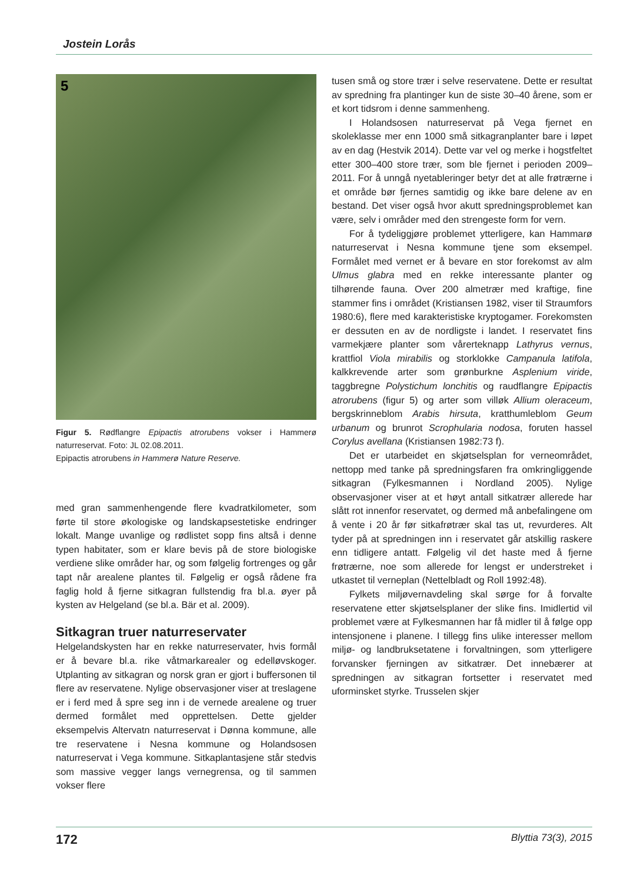Jostein Lorås
5
Figur 5. Rødflangre Epipactis atrorubens vokser i Hammerø naturreservat. Foto: JL 02.08.2011.
Epipactis atrorubens in Hammerø Nature Reserve.
med gran sammenhengende flere kvadratkilometer, som førte til store økologiske og landskapsestetiske endringer lokalt. Mange uvanlige og rødlistet sopp fins altså i denne typen habitater, som er klare bevis på de store biologiske verdiene slike områder har, og som følgelig fortrenges og går tapt når arealene plantes til. Følgelig er også rådene fra faglig hold å fjerne sitkagran fullstendig fra bl.a. øyer på kysten av Helgeland (se bl.a. Bär et al. 2009).
Sitkagran truer naturreservater
Helgelandskysten har en rekke naturreservater, hvis formål er å bevare bl.a. rike våtmarkarealer og edelløvskoger. Utplanting av sitkagran og norsk gran er gjort i buffersonen til flere av reservatene. Nylige observasjoner viser at treslagene er i ferd med å spre seg inn i de vernede arealene og truer dermed formålet med opprettelsen. Dette gjelder eksempelvis Altervatn naturreservat i Dønna kommune, alle tre reservatene i Nesna kommune og Holandsosen naturreservat i Vega kommune. Sitkaplantasjene står stedvis som massive vegger langs vernegrensa, og til sammen vokser flere
tusen små og store trær i selve reservatene. Dette er resultat av spredning fra plantinger kun de siste 30–40 årene, som er et kort tidsrom i denne sammenheng.
I Holandsosen naturreservat på Vega fjernet en skoleklasse mer enn 1000 små sitkagranplanter bare i løpet av en dag (Hestvik 2014). Dette var vel og merke i hogstfeltet etter 300–400 store trær, som ble fjernet i perioden 2009–2011. For å unngå nyetableringer betyr det at alle frøtrærne i et område bør fjernes samtidig og ikke bare delene av en bestand. Det viser også hvor akutt spredningsproblemet kan være, selv i områder med den strengeste form for vern.
For å tydeliggjøre problemet ytterligere, kan Hammarø naturreservat i Nesna kommune tjene som eksempel. Formålet med vernet er å bevare en stor forekomst av alm Ulmus glabra med en rekke interessante planter og tilhørende fauna. Over 200 almetrær med kraftige, fine stammer fins i området (Kristiansen 1982, viser til Straumfors 1980:6), flere med karakteristiske kryptogamer. Forekomsten er dessuten en av de nordligste i landet. I reservatet fins varmekjære planter som vårerteknapp Lathyrus vernus, krattfiol Viola mirabilis og storklokke Campanula latifola, kalkkrevende arter som grønburkne Asplenium viride, taggbregne Polystichum lonchitis og raudflangre Epipactis atrorubens (figur 5) og arter som villøk Allium oleraceum, bergskrinneblom Arabis hirsuta, kratthumleblom Geum urbanum og brunrot Scrophularia nodosa, foruten hassel Corylus avellana (Kristiansen 1982:73 f).
Det er utarbeidet en skjøtselsplan for verneområdet, nettopp med tanke på spredningsfaren fra omkringliggende sitkagran (Fylkesmannen i Nordland 2005). Nylige observasjoner viser at et høyt antall sitkatrær allerede har slått rot innenfor reservatet, og dermed må anbefalingene om å vente i 20 år før sitkafrøtrær skal tas ut, revurderes. Alt tyder på at spredningen inn i reservatet går atskillig raskere enn tidligere antatt. Følgelig vil det haste med å fjerne frøtrærne, noe som allerede for lengst er understreket i utkastet til verneplan (Nettelbladt og Roll 1992:48).
Fylkets miljøvernavdeling skal sørge for å forvalte reservatene etter skjøtselsplaner der slike fins. Imidlertid vil problemet være at Fylkesmannen har få midler til å følge opp intensjonene i planene. I tillegg fins ulike interesser mellom miljø- og landbruksetatene i forvaltningen, som ytterligere forvansker fjerningen av sitkatrær. Det innebærer at spredningen av sitkagran fortsetter i reservatet med uforminsket styrke. Trusselen skjer
172 Blyttia 73(3), 2015